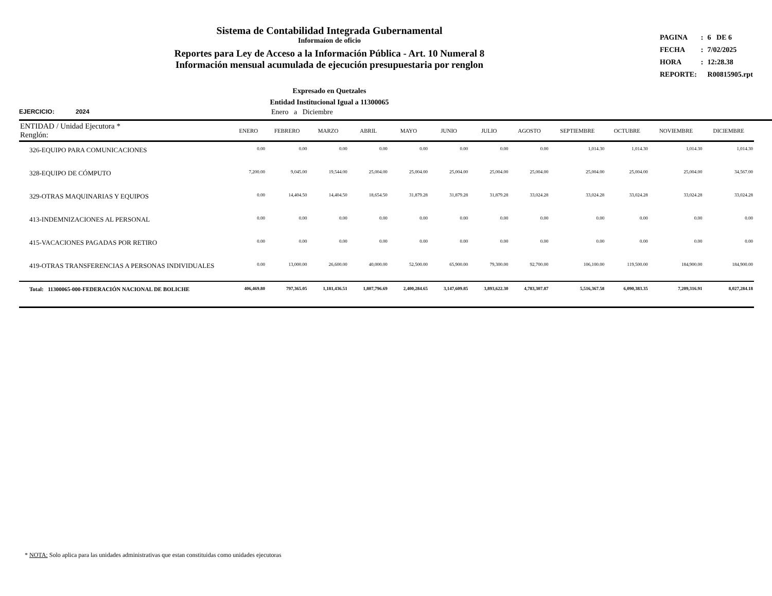Sistema de Contabilidad Integrada Gubernamental
Informaíon de oficio
Reportes para Ley de Acceso a la Información Pública - Art. 10 Numeral 8
Información mensual acumulada de ejecución presupuestaria por renglon
| PAGINA | : | 6 DE 6 |
| FECHA | : | 7/02/2025 |
| HORA | : | 12:28.38 |
| REPORTE: | | R00815905.rpt |
Expresado en Quetzales
Entidad Institucional Igual a 11300065
EJERCICIO: 2024 Enero a Diciembre
| ENTIDAD / Unidad Ejecutora * Renglón: | ENERO | FEBRERO | MARZO | ABRIL | MAYO | JUNIO | JULIO | AGOSTO | SEPTIEMBRE | OCTUBRE | NOVIEMBRE | DICIEMBRE |
| --- | --- | --- | --- | --- | --- | --- | --- | --- | --- | --- | --- | --- |
| 326-EQUIPO PARA COMUNICACIONES | 0.00 | 0.00 | 0.00 | 0.00 | 0.00 | 0.00 | 0.00 | 0.00 | 1,014.30 | 1,014.30 | 1,014.30 | 1,014.30 |
| 328-EQUIPO DE CÓMPUTO | 7,200.00 | 9,045.00 | 19,544.00 | 25,004.00 | 25,004.00 | 25,004.00 | 25,004.00 | 25,004.00 | 25,004.00 | 25,004.00 | 25,004.00 | 34,567.00 |
| 329-OTRAS MAQUINARIAS Y EQUIPOS | 0.00 | 14,404.50 | 14,404.50 | 18,654.50 | 31,879.28 | 31,879.28 | 31,879.28 | 33,024.28 | 33,024.28 | 33,024.28 | 33,024.28 | 33,024.28 |
| 413-INDEMNIZACIONES AL PERSONAL | 0.00 | 0.00 | 0.00 | 0.00 | 0.00 | 0.00 | 0.00 | 0.00 | 0.00 | 0.00 | 0.00 | 0.00 |
| 415-VACACIONES PAGADAS POR RETIRO | 0.00 | 0.00 | 0.00 | 0.00 | 0.00 | 0.00 | 0.00 | 0.00 | 0.00 | 0.00 | 0.00 | 0.00 |
| 419-OTRAS TRANSFERENCIAS A PERSONAS INDIVIDUALES | 0.00 | 13,000.00 | 26,600.00 | 40,000.00 | 52,500.00 | 65,900.00 | 79,300.00 | 92,700.00 | 106,100.00 | 119,500.00 | 184,900.00 | 184,900.00 |
| Total: 11300065-000-FEDERACIÓN NACIONAL DE BOLICHE | 406,469.80 | 797,365.05 | 1,181,436.51 | 1,807,796.69 | 2,400,284.65 | 3,147,609.85 | 3,893,622.30 | 4,783,307.87 | 5,516,367.58 | 6,090,383.35 | 7,209,316.91 | 8,027,284.18 |
* NOTA: Solo aplica para las unidades administrativas que estan constituidas como unidades ejecutoras